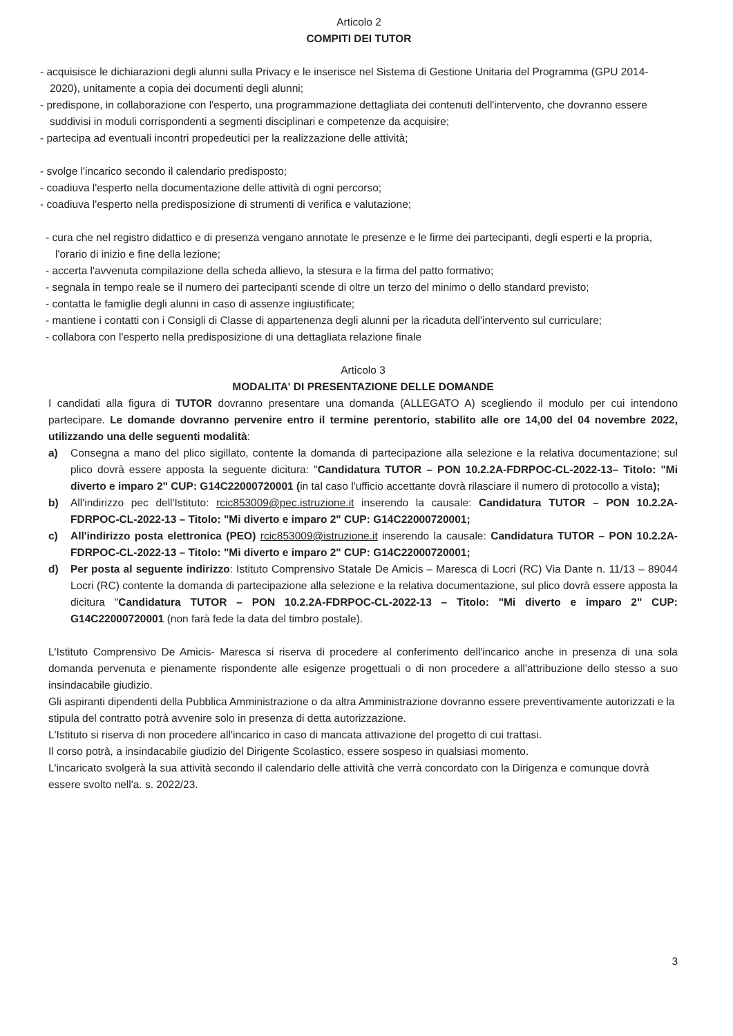Articolo 2
COMPITI DEI TUTOR
- acquisisce le dichiarazioni degli alunni sulla Privacy e le inserisce nel Sistema di Gestione Unitaria del Programma (GPU 2014-2020), unitamente a copia dei documenti degli alunni;
- predispone, in collaborazione con l'esperto, una programmazione dettagliata dei contenuti dell'intervento, che dovranno essere suddivisi in moduli corrispondenti a segmenti disciplinari e competenze da acquisire;
- partecipa ad eventuali incontri propedeutici per la realizzazione delle attività;
- svolge l'incarico secondo il calendario predisposto;
- coadiuva l'esperto nella documentazione delle attività di ogni percorso;
- coadiuva l'esperto nella predisposizione di strumenti di verifica e valutazione;
- cura che nel registro didattico e di presenza vengano annotate le presenze e le firme dei partecipanti, degli esperti e la propria, l'orario di inizio e fine della lezione;
- accerta l'avvenuta compilazione della scheda allievo, la stesura e la firma del patto formativo;
- segnala in tempo reale se il numero dei partecipanti scende di oltre un terzo del minimo o dello standard previsto;
- contatta le famiglie degli alunni in caso di assenze ingiustificate;
- mantiene i contatti con i Consigli di Classe di appartenenza degli alunni per la ricaduta dell'intervento sul curriculare;
- collabora con l'esperto nella predisposizione di una dettagliata relazione finale
Articolo 3
MODALITA' DI PRESENTAZIONE DELLE DOMANDE
I candidati alla figura di TUTOR dovranno presentare una domanda (ALLEGATO A) scegliendo il modulo per cui intendono partecipare. Le domande dovranno pervenire entro il termine perentorio, stabilito alle ore 14,00 del 04 novembre 2022, utilizzando una delle seguenti modalità:
a) Consegna a mano del plico sigillato, contente la domanda di partecipazione alla selezione e la relativa documentazione; sul plico dovrà essere apposta la seguente dicitura: "Candidatura TUTOR – PON 10.2.2A-FDRPOC-CL-2022-13– Titolo: "Mi diverto e imparo 2" CUP: G14C22000720001 (in tal caso l'ufficio accettante dovrà rilasciare il numero di protocollo a vista);
b) All'indirizzo pec dell'Istituto: rcic853009@pec.istruzione.it inserendo la causale: Candidatura TUTOR – PON 10.2.2A-FDRPOC-CL-2022-13 – Titolo: "Mi diverto e imparo 2" CUP: G14C22000720001;
c) All'indirizzo posta elettronica (PEO) rcic853009@istruzione.it inserendo la causale: Candidatura TUTOR – PON 10.2.2A-FDRPOC-CL-2022-13 – Titolo: "Mi diverto e imparo 2" CUP: G14C22000720001;
d) Per posta al seguente indirizzo: Istituto Comprensivo Statale De Amicis – Maresca di Locri (RC) Via Dante n. 11/13 – 89044 Locri (RC) contente la domanda di partecipazione alla selezione e la relativa documentazione, sul plico dovrà essere apposta la dicitura "Candidatura TUTOR – PON 10.2.2A-FDRPOC-CL-2022-13 – Titolo: "Mi diverto e imparo 2" CUP: G14C22000720001 (non farà fede la data del timbro postale).
L'Istituto Comprensivo De Amicis- Maresca si riserva di procedere al conferimento dell'incarico anche in presenza di una sola domanda pervenuta e pienamente rispondente alle esigenze progettuali o di non procedere a all'attribuzione dello stesso a suo insindacabile giudizio.
Gli aspiranti dipendenti della Pubblica Amministrazione o da altra Amministrazione dovranno essere preventivamente autorizzati e la stipula del contratto potrà avvenire solo in presenza di detta autorizzazione.
L'Istituto si riserva di non procedere all'incarico in caso di mancata attivazione del progetto di cui trattasi.
Il corso potrà, a insindacabile giudizio del Dirigente Scolastico, essere sospeso in qualsiasi momento.
L'incaricato svolgerà la sua attività secondo il calendario delle attività che verrà concordato con la Dirigenza e comunque dovrà essere svolto nell'a. s. 2022/23.
3